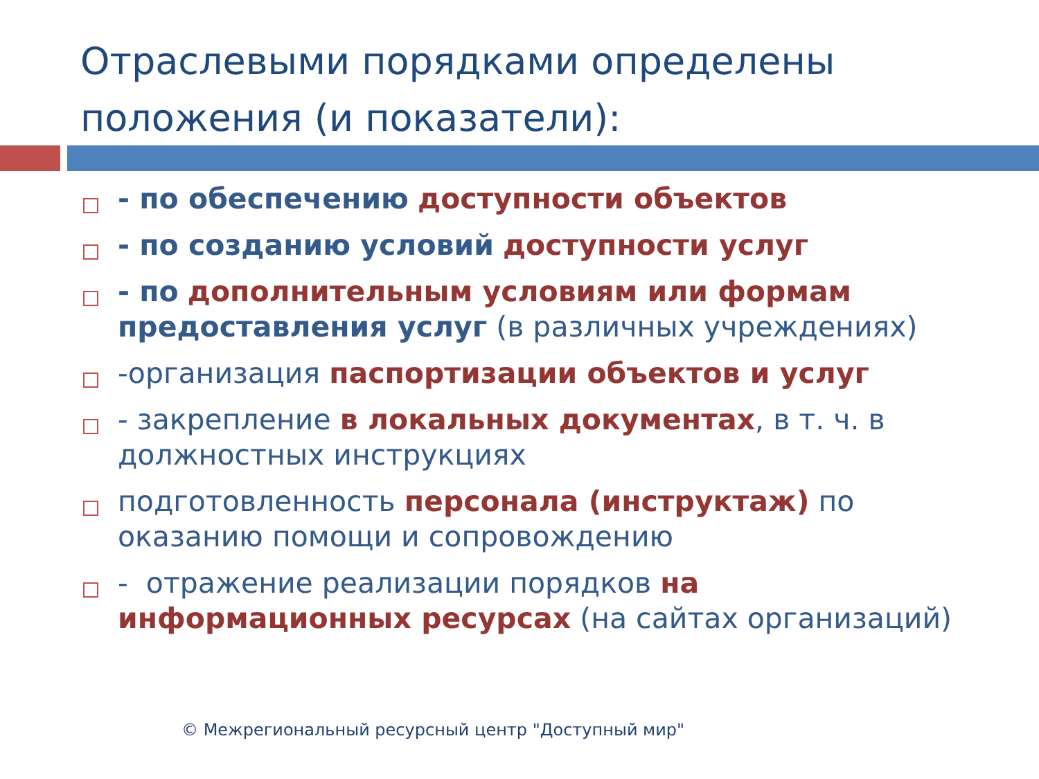Отраслевыми порядками определены положения (и показатели):
- по обеспечению доступности объектов
- по созданию условий доступности услуг
- по дополнительным условиям или формам предоставления услуг (в различных учреждениях)
-организация паспортизации объектов и услуг
- закрепление в локальных документах, в т. ч. в должностных инструкциях
подготовленность персонала (инструктаж) по оказанию помощи и сопровождению
- отражение реализации порядков на информационных ресурсах (на сайтах организаций)
© Межрегиональный ресурсный центр "Доступный мир"